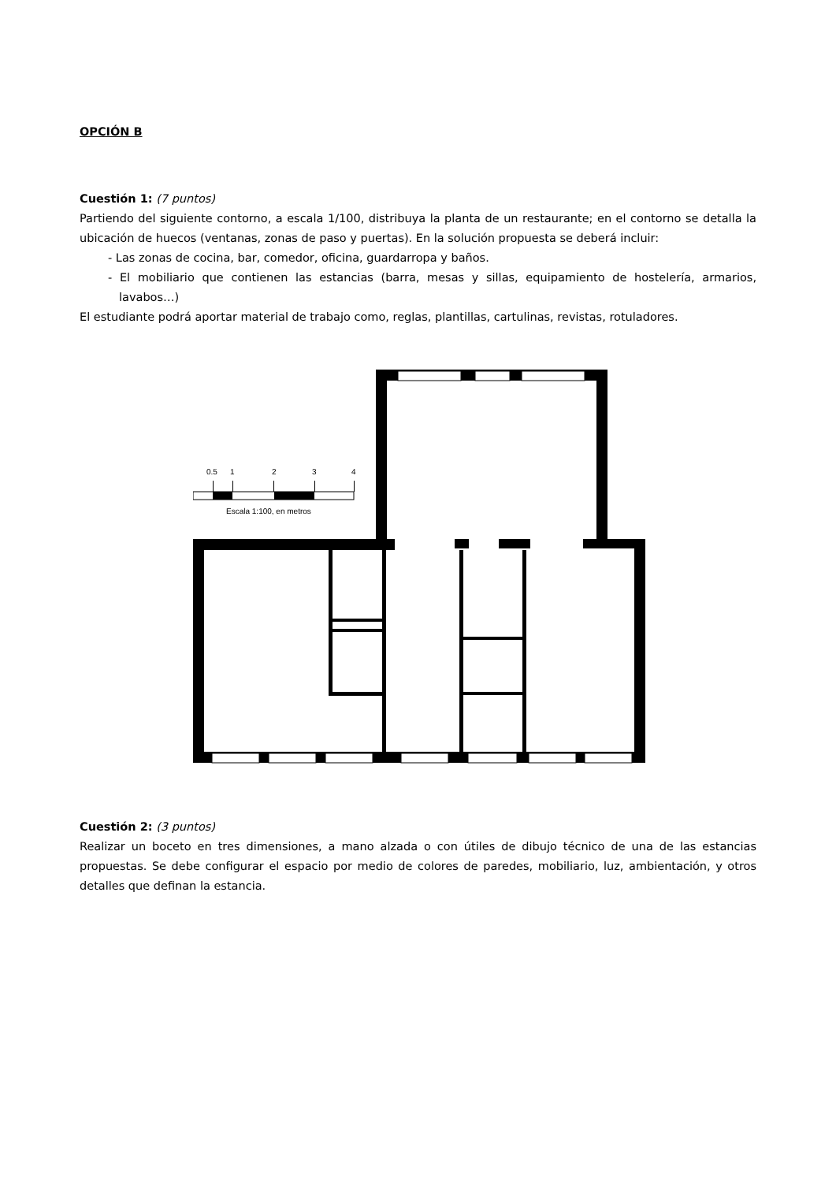OPCIÓN B
Cuestión 1: (7 puntos)
Partiendo del siguiente contorno, a escala 1/100, distribuya la planta de un restaurante; en el contorno se detalla la ubicación de huecos (ventanas, zonas de paso y puertas). En la solución propuesta se deberá incluir:
- Las zonas de cocina, bar, comedor, oficina, guardarropa y baños.
- El mobiliario que contienen las estancias (barra, mesas y sillas, equipamiento de hostelería, armarios, lavabos…)
El estudiante podrá aportar material de trabajo como, reglas, plantillas, cartulinas, revistas, rotuladores.
0.5
1
2
3
4
Escala 1:100, en metros
Cuestión 2: (3 puntos)
Realizar un boceto en tres dimensiones, a mano alzada o con útiles de dibujo técnico de una de las estancias propuestas. Se debe configurar el espacio por medio de colores de paredes, mobiliario, luz, ambientación, y otros detalles que definan la estancia.